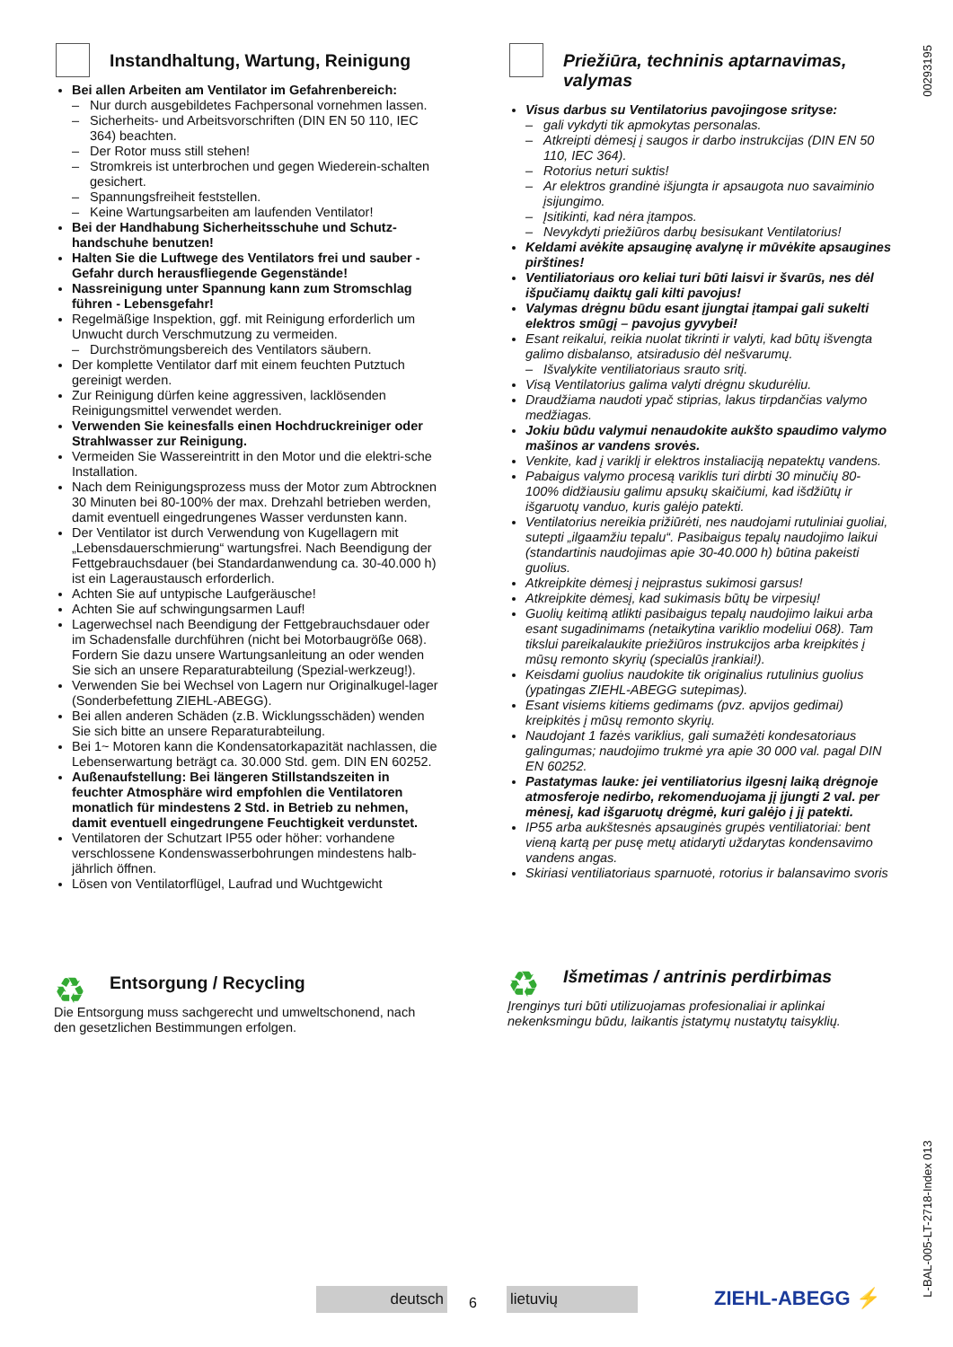00293195
Instandhaltung, Wartung, Reinigung
Bei allen Arbeiten am Ventilator im Gefahrenbereich:
Nur durch ausgebildetes Fachpersonal vornehmen lassen.
Sicherheits- und Arbeitsvorschriften (DIN EN 50 110, IEC 364) beachten.
Der Rotor muss still stehen!
Stromkreis ist unterbrochen und gegen Wiederein-schalten gesichert.
Spannungsfreiheit feststellen.
Keine Wartungsarbeiten am laufenden Ventilator!
Bei der Handhabung Sicherheitsschuhe und Schutz-handschuhe benutzen!
Halten Sie die Luftwege des Ventilators frei und sauber - Gefahr durch herausfliegende Gegenstände!
Nassreinigung unter Spannung kann zum Stromschlag führen - Lebensgefahr!
Regelmäßige Inspektion, ggf. mit Reinigung erforderlich um Unwucht durch Verschmutzung zu vermeiden.
Durchströmungsbereich des Ventilators säubern.
Der komplette Ventilator darf mit einem feuchten Putztuch gereinigt werden.
Zur Reinigung dürfen keine aggressiven, lacklösenden Reinigungsmittel verwendet werden.
Verwenden Sie keinesfalls einen Hochdruckreiniger oder Strahlwasser zur Reinigung.
Vermeiden Sie Wassereintritt in den Motor und die elektri-sche Installation.
Nach dem Reinigungsprozess muss der Motor zum Abtrocknen 30 Minuten bei 80-100% der max. Drehzahl betrieben werden, damit eventuell eingedrungenes Wasser verdunsten kann.
Der Ventilator ist durch Verwendung von Kugellagern mit „Lebensdauerschmierung“ wartungsfrei. Nach Beendigung der Fettgebrauchsdauer (bei Standardanwendung ca. 30-40.000 h) ist ein Lageraustausch erforderlich.
Achten Sie auf untypische Laufgeräusche!
Achten Sie auf schwingungsarmen Lauf!
Lagerwechsel nach Beendigung der Fettgebrauchsdauer oder im Schadensfalle durchführen (nicht bei Motorbaugröße 068). Fordern Sie dazu unsere Wartungsanleitung an oder wenden Sie sich an unsere Reparaturabteilung (Spezial-werkzeug!).
Verwenden Sie bei Wechsel von Lagern nur Originalkugel-lager (Sonderbefettung ZIEHL-ABEGG).
Bei allen anderen Schäden (z.B. Wicklungsschäden) wenden Sie sich bitte an unsere Reparaturabteilung.
Bei 1~ Motoren kann die Kondensatorkapazität nachlassen, die Lebenserwartung beträgt ca. 30.000 Std. gem. DIN EN 60252.
Außenaufstellung: Bei längeren Stillstandszeiten in feuchter Atmosphäre wird empfohlen die Ventilatoren monatlich für mindestens 2 Std. in Betrieb zu nehmen, damit eventuell eingedrungene Feuchtigkeit verdunstet.
Ventilatoren der Schutzart IP55 oder höher: vorhandene verschlossene Kondenswasserbohrungen mindestens halb-jährlich öffnen.
Lösen von Ventilatorflügel, Laufrad und Wuchtgewicht
♻
Entsorgung / Recycling
Die Entsorgung muss sachgerecht und umweltschonend, nach den gesetzlichen Bestimmungen erfolgen.
Priežiūra, techninis aptarnavimas, valymas
Visus darbus su Ventilatorius pavojingose srityse:
gali vykdyti tik apmokytas personalas.
Atkreipti dėmesį į saugos ir darbo instrukcijas (DIN EN 50 110, IEC 364).
Rotorius neturi suktis!
Ar elektros grandinė išjungta ir apsaugota nuo savaiminio įsijungimo.
Įsitikinti, kad nėra įtampos.
Nevykdyti priežiūros darbų besisukant Ventilatorius!
Keldami avėkite apsauginę avalynę ir mūvėkite apsaugines pirštines!
Ventiliatoriaus oro keliai turi būti laisvi ir švarūs, nes dėl išpučiamų daiktų gali kilti pavojus!
Valymas drėgnu būdu esant įjungtai įtampai gali sukelti elektros smūgį – pavojus gyvybei!
Esant reikalui, reikia nuolat tikrinti ir valyti, kad būtų išvengta galimo disbalanso, atsiradusio dėl nešvarumų.
Išvalykite ventiliatoriaus srauto sritį.
Visą Ventilatorius galima valyti drėgnu skudurėliu.
Draudžiama naudoti ypač stiprias, lakus tirpdančias valymo medžiagas.
Jokiu būdu valymui nenaudokite aukšto spaudimo valymo mašinos ar vandens srovės.
Venkite, kad į variklį ir elektros instaliaciją nepatektų vandens.
Pabaigus valymo procesą variklis turi dirbti 30 minučių 80-100% didžiausiu galimu apsukų skaičiumi, kad išdžiūtų ir išgaruotų vanduo, kuris galėjo patekti.
Ventilatorius nereikia prižiūrėti, nes naudojami rutuliniai guoliai, sutepti „ilgaamžiu tepalu“. Pasibaigus tepalų naudojimo laikui (standartinis naudojimas apie 30-40.000 h) būtina pakeisti guolius.
Atkreipkite dėmesį į neįprastus sukimosi garsus!
Atkreipkite dėmesį, kad sukimasis būtų be virpesių!
Guolių keitimą atlikti pasibaigus tepalų naudojimo laikui arba esant sugadinimams (netaikytina variklio modeliui 068). Tam tikslui pareikalaukite priežiūros instrukcijos arba kreipkitės į mūsų remonto skyrių (specialūs įrankiai!).
Keisdami guolius naudokite tik originalius rutulinius guolius (ypatingas ZIEHL-ABEGG sutepimas).
Esant visiems kitiems gedimams (pvz. apvijos gedimai) kreipkitės į mūsų remonto skyrių.
Naudojant 1 fazės variklius, gali sumažėti kondesatoriaus galingumas; naudojimo trukmė yra apie 30 000 val. pagal DIN EN 60252.
Pastatymas lauke: jei ventiliatorius ilgesnį laiką drėgnoje atmosferoje nedirbo, rekomenduojama jį įjungti 2 val. per mėnesį, kad išgaruotų drėgmė, kuri galėjo į jį patekti.
IP55 arba aukštesnės apsauginės grupės ventiliatoriai: bent vieną kartą per pusę metų atidaryti uždarytas kondensavimo vandens angas.
Skiriasi ventiliatoriaus sparnuotė, rotorius ir balansavimo svoris
♻
Išmetimas / antrinis perdirbimas
Įrenginys turi būti utilizuojamas profesionaliai ir aplinkai nekenksmingu būdu, laikantis įstatymų nustatytų taisyklių.
deutsch 6 lietuvių ZIEHL-ABEGG ⚡
L-BAL-005-LT-2718-Index 013